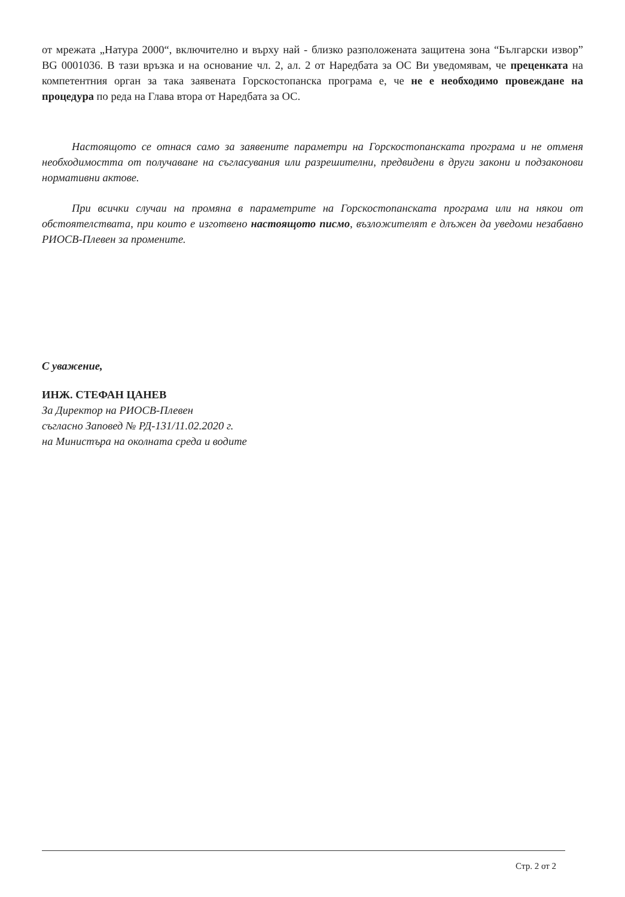от мрежата „Натура 2000“, включително и върху най - близко разположената защитена зона “Български извор” BG 0001036. В тази връзка и на основание чл. 2, ал. 2 от Наредбата за ОС Ви уведомявам, че преценката на компетентния орган за така заявената Горскостопанска програма е, че не е необходимо провеждане на процедура по реда на Глава втора от Наредбата за ОС.
Настоящото се отнася само за заявените параметри на Горскостопанската програма и не отменя необходимостта от получаване на съгласувания или разрешителни, предвидени в други закони и подзаконови нормативни актове.
При всички случаи на промяна в параметрите на Горскостопанската програма или на някои от обстоятелствата, при които е изготвено настоящото писмо, възложителят е длъжен да уведоми незабавно РИОСВ-Плевен за промените.
С уважение,
ИНЖ. СТЕФАН ЦАНЕВ
За Директор на РИОСВ-Плевен
съгласно Заповед № РД-131/11.02.2020 г.
на Министъра на околната среда и водите
Стр. 2 от 2